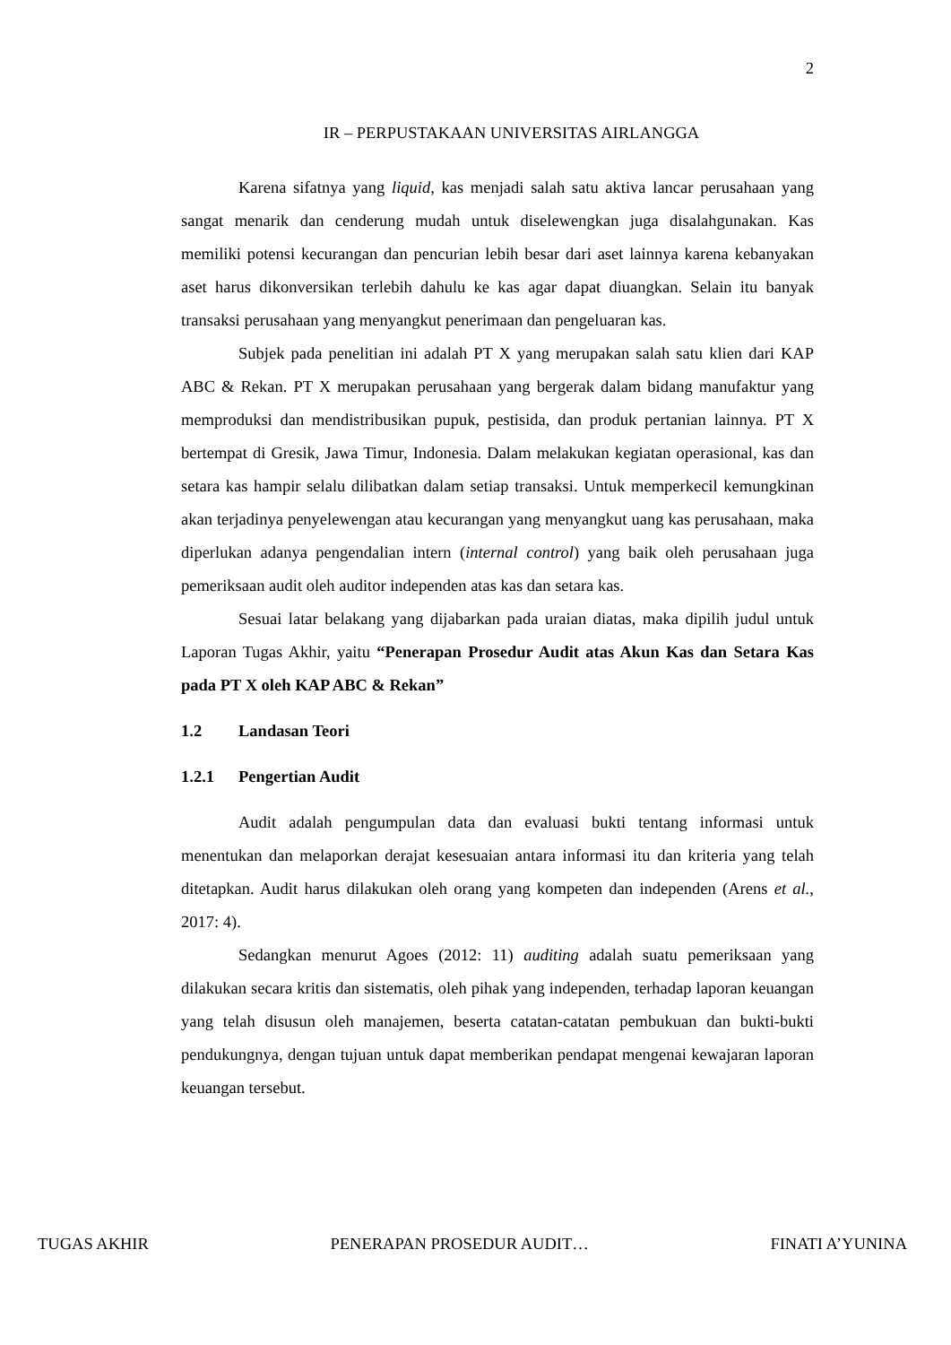2
IR – PERPUSTAKAAN UNIVERSITAS AIRLANGGA
Karena sifatnya yang liquid, kas menjadi salah satu aktiva lancar perusahaan yang sangat menarik dan cenderung mudah untuk diselewengkan juga disalahgunakan. Kas memiliki potensi kecurangan dan pencurian lebih besar dari aset lainnya karena kebanyakan aset harus dikonversikan terlebih dahulu ke kas agar dapat diuangkan. Selain itu banyak transaksi perusahaan yang menyangkut penerimaan dan pengeluaran kas.
Subjek pada penelitian ini adalah PT X yang merupakan salah satu klien dari KAP ABC & Rekan. PT X merupakan perusahaan yang bergerak dalam bidang manufaktur yang memproduksi dan mendistribusikan pupuk, pestisida, dan produk pertanian lainnya. PT X bertempat di Gresik, Jawa Timur, Indonesia. Dalam melakukan kegiatan operasional, kas dan setara kas hampir selalu dilibatkan dalam setiap transaksi. Untuk memperkecil kemungkinan akan terjadinya penyelewengan atau kecurangan yang menyangkut uang kas perusahaan, maka diperlukan adanya pengendalian intern (internal control) yang baik oleh perusahaan juga pemeriksaan audit oleh auditor independen atas kas dan setara kas.
Sesuai latar belakang yang dijabarkan pada uraian diatas, maka dipilih judul untuk Laporan Tugas Akhir, yaitu “Penerapan Prosedur Audit atas Akun Kas dan Setara Kas pada PT X oleh KAP ABC & Rekan”
1.2 Landasan Teori
1.2.1 Pengertian Audit
Audit adalah pengumpulan data dan evaluasi bukti tentang informasi untuk menentukan dan melaporkan derajat kesesuaian antara informasi itu dan kriteria yang telah ditetapkan. Audit harus dilakukan oleh orang yang kompeten dan independen (Arens et al., 2017: 4).
Sedangkan menurut Agoes (2012: 11) auditing adalah suatu pemeriksaan yang dilakukan secara kritis dan sistematis, oleh pihak yang independen, terhadap laporan keuangan yang telah disusun oleh manajemen, beserta catatan-catatan pembukuan dan bukti-bukti pendukungnya, dengan tujuan untuk dapat memberikan pendapat mengenai kewajaran laporan keuangan tersebut.
TUGAS AKHIR PENERAPAN PROSEDUR AUDIT… FINATI A’YUNINA